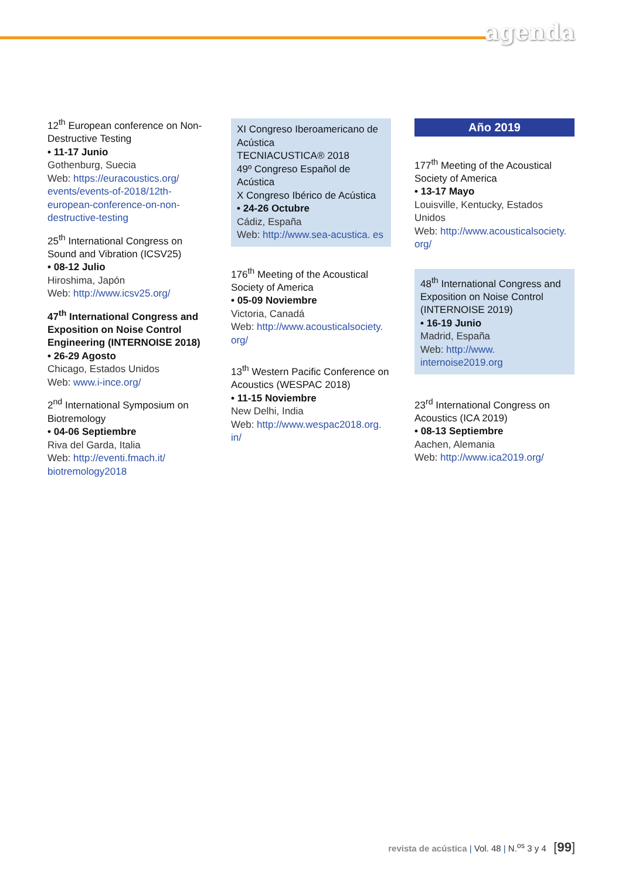agenda
12<sup>th</sup> European conference on Non-Destructive Testing
• 11-17 Junio
Gothenburg, Suecia
Web: https://euracoustics.org/ events/events-of-2018/12th-european-conference-on-non-destructive-testing
25<sup>th</sup> International Congress on Sound and Vibration (ICSV25)
• 08-12 Julio
Hiroshima, Japón
Web: http://www.icsv25.org/
47<sup>th</sup> International Congress and Exposition on Noise Control Engineering (INTERNOISE 2018)
• 26-29 Agosto
Chicago, Estados Unidos
Web: www.i-ince.org/
2<sup>nd</sup> International Symposium on Biotremology
• 04-06 Septiembre
Riva del Garda, Italia
Web: http://eventi.fmach.it/ biotremology2018
XI Congreso Iberoamericano de Acústica
TECNIACUSTICA® 2018
49º Congreso Español de Acústica
X Congreso Ibérico de Acústica
• 24-26 Octubre
Cádiz, España
Web: http://www.sea-acustica. es
176<sup>th</sup> Meeting of the Acoustical Society of America
• 05-09 Noviembre
Victoria, Canadá
Web: http://www.acousticalsociety. org/
13<sup>th</sup> Western Pacific Conference on Acoustics (WESPAC 2018)
• 11-15 Noviembre
New Delhi, India
Web: http://www.wespac2018.org. in/
Año 2019
177<sup>th</sup> Meeting of the Acoustical Society of America
• 13-17 Mayo
Louisville, Kentucky, Estados Unidos
Web: http://www.acousticalsociety. org/
48<sup>th</sup> International Congress and Exposition on Noise Control (INTERNOISE 2019)
• 16-19 Junio
Madrid, España
Web: http://www. internoise2019.org
23<sup>rd</sup> International Congress on Acoustics (ICA 2019)
• 08-13 Septiembre
Aachen, Alemania
Web: http://www.ica2019.org/
revista de acústica | Vol. 48 | N.<sup>os</sup> 3 y 4 [99]